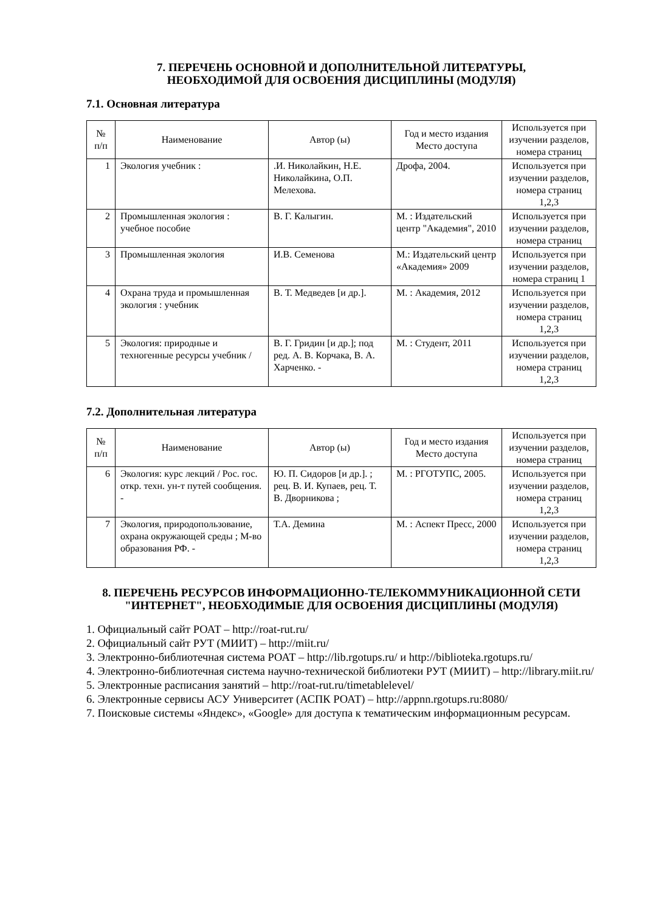7. ПЕРЕЧЕНЬ ОСНОВНОЙ И ДОПОЛНИТЕЛЬНОЙ ЛИТЕРАТУРЫ,
НЕОБХОДИМОЙ ДЛЯ ОСВОЕНИЯ ДИСЦИПЛИНЫ (МОДУЛЯ)
7.1. Основная литература
| № п/п | Наименование | Автор (ы) | Год и место издания Место доступа | Используется при изучении разделов, номера страниц |
| --- | --- | --- | --- | --- |
| 1 | Экология учебник : | .И. Николайкин, Н.Е. Николайкина, О.П. Мелехова. | Дрофа, 2004. | Используется при изучении разделов, номера страниц 1,2,3 |
| 2 | Промышленная экология : учебное пособие | В. Г. Калыгин. | М. : Издательский центр "Академия", 2010 | Используется при изучении разделов, номера страниц |
| 3 | Промышленная экология | И.В. Семенова | М.: Издательский центр «Академия» 2009 | Используется при изучении разделов, номера страниц 1 |
| 4 | Охрана труда и промышленная экология : учебник | В. Т. Медведев [и др.]. | М. : Академия, 2012 | Используется при изучении разделов, номера страниц 1,2,3 |
| 5 | Экология: природные и техногенные ресурсы учебник / | В. Г. Гридин [и др.]; под ред. А. В. Корчака, В. А. Харченко. - | М. : Студент, 2011 | Используется при изучении разделов, номера страниц 1,2,3 |
7.2. Дополнительная литература
| № п/п | Наименование | Автор (ы) | Год и место издания Место доступа | Используется при изучении разделов, номера страниц |
| --- | --- | --- | --- | --- |
| 6 | Экология: курс лекций / Рос. гос. откр. техн. ун-т путей сообщения. - | Ю. П. Сидоров [и др.]. ; рец. В. И. Купаев, рец. Т. В. Дворникова ; | М. : РГОТУПС, 2005. | Используется при изучении разделов, номера страниц 1,2,3 |
| 7 | Экология, природопользование, охрана окружающей среды ; М-во образования РФ. - | Т.А. Демина | М. : Аспект Пресс, 2000 | Используется при изучении разделов, номера страниц 1,2,3 |
8. ПЕРЕЧЕНЬ РЕСУРСОВ ИНФОРМАЦИОННО-ТЕЛЕКОММУНИКАЦИОННОЙ СЕТИ "ИНТЕРНЕТ", НЕОБХОДИМЫЕ ДЛЯ ОСВОЕНИЯ ДИСЦИПЛИНЫ (МОДУЛЯ)
1. Официальный сайт РОАТ – http://roat-rut.ru/
2. Официальный сайт РУТ (МИИТ) – http://miit.ru/
3. Электронно-библиотечная система РОАТ – http://lib.rgotups.ru/ и http://biblioteka.rgotups.ru/
4. Электронно-библиотечная система научно-технической библиотеки РУТ (МИИТ) – http://library.miit.ru/
5. Электронные расписания занятий – http://roat-rut.ru/timetablelevel/
6. Электронные сервисы АСУ Университет (АСПК РОАТ) – http://appnn.rgotups.ru:8080/
7. Поисковые системы «Яндекс», «Google» для доступа к тематическим информационным ресурсам.